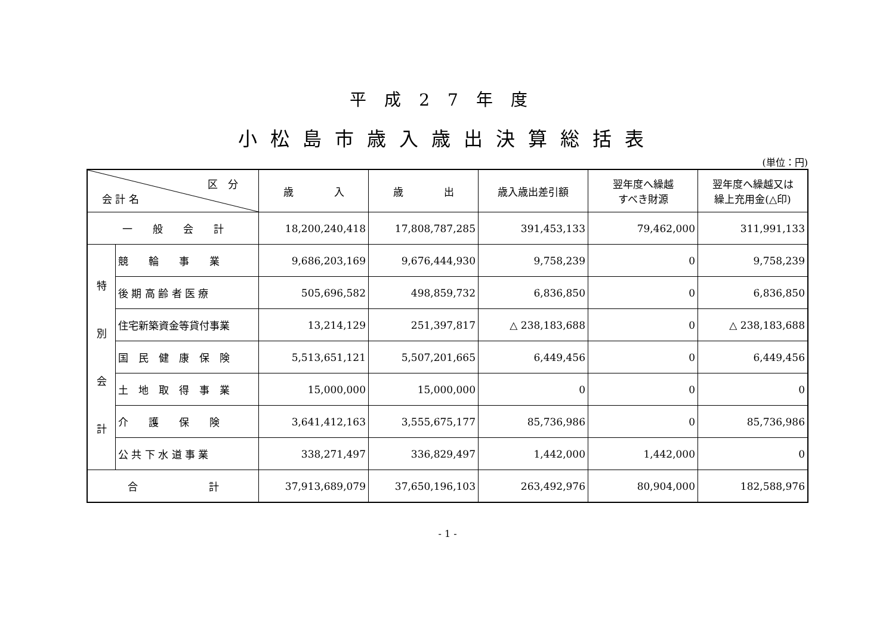平成27年度
小松島市歳入歳出決算総括表
(単位：円)
| 区 分 会 計 名 | | 歳 入 | 歳 出 | 歳入歳出差引額 | 翌年度へ繰越 すべき財源 | 翌年度へ繰越又は 繰上充用金(△印) |
| --- | --- | --- | --- | --- | --- | --- |
| 一 般 会 計 | | 18,200,240,418 | 17,808,787,285 | 391,453,133 | 79,462,000 | 311,991,133 |
| 特 別 会 計 | 競 輪 事 業 | 9,686,203,169 | 9,676,444,930 | 9,758,239 | 0 | 9,758,239 |
| | 後 期 高 齢 者 医 療 | 505,696,582 | 498,859,732 | 6,836,850 | 0 | 6,836,850 |
| | 住宅新築資金等貸付事業 | 13,214,129 | 251,397,817 | △ 238,183,688 | 0 | △ 238,183,688 |
| | 国 民 健 康 保 険 | 5,513,651,121 | 5,507,201,665 | 6,449,456 | 0 | 6,449,456 |
| | 土 地 取 得 事 業 | 15,000,000 | 15,000,000 | 0 | 0 | 0 |
| | 介 護 保 険 | 3,641,412,163 | 3,555,675,177 | 85,736,986 | 0 | 85,736,986 |
| | 公 共 下 水 道 事 業 | 338,271,497 | 336,829,497 | 1,442,000 | 1,442,000 | 0 |
| 合 計 | | 37,913,689,079 | 37,650,196,103 | 263,492,976 | 80,904,000 | 182,588,976 |
- 1 -